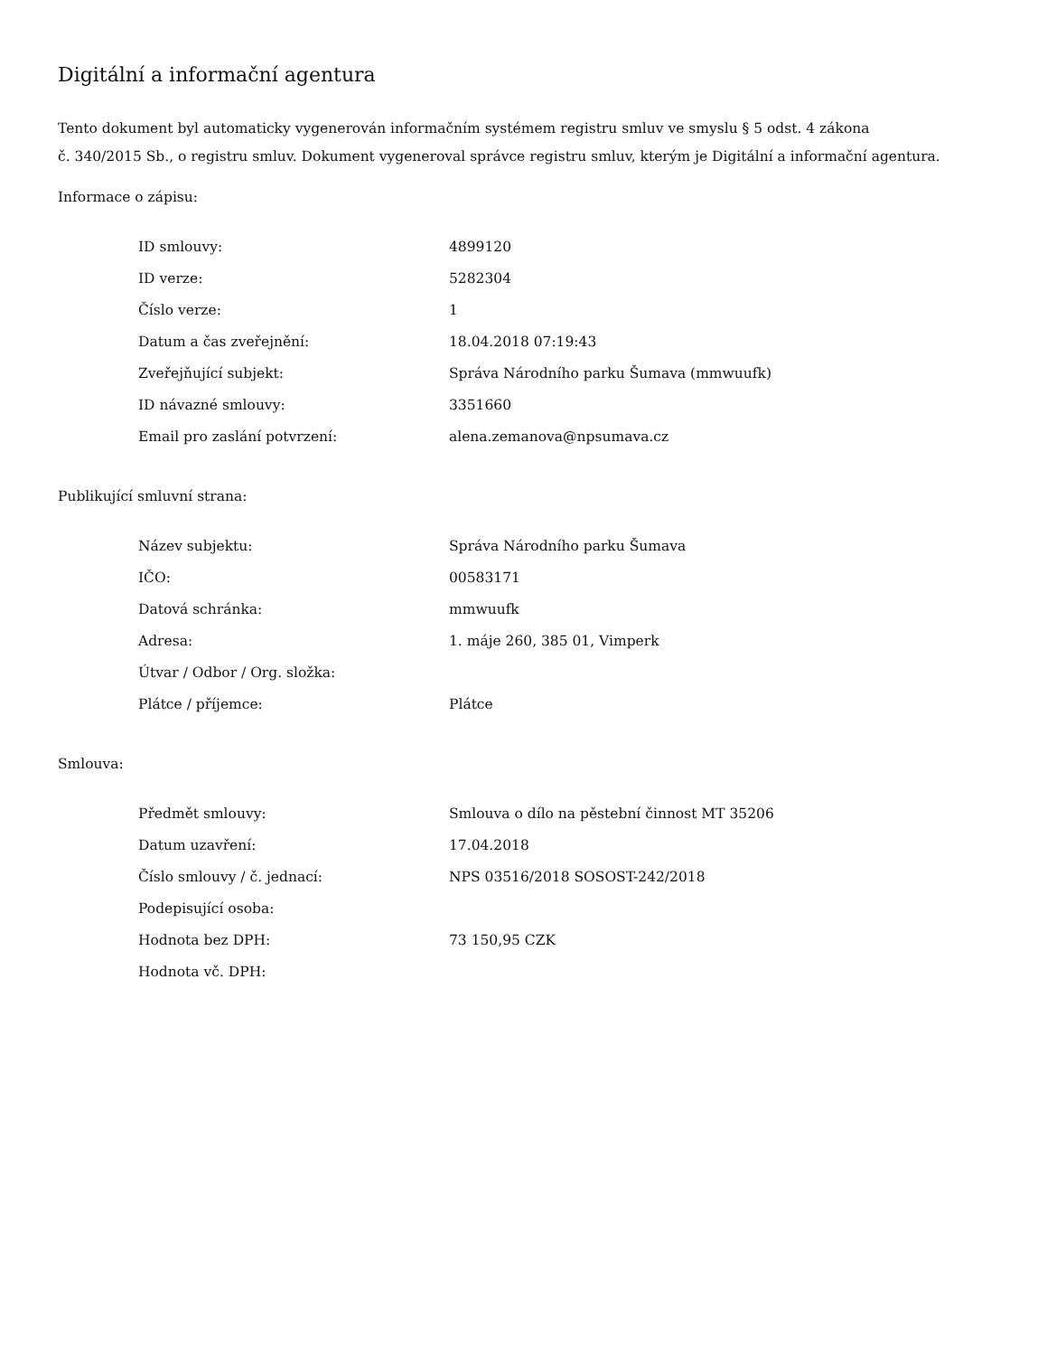Digitální a informační agentura
Tento dokument byl automaticky vygenerován informačním systémem registru smluv ve smyslu § 5 odst. 4 zákona
č. 340/2015 Sb., o registru smluv. Dokument vygeneroval správce registru smluv, kterým je Digitální a informační agentura.
Informace o zápisu:
| ID smlouvy: | 4899120 |
| ID verze: | 5282304 |
| Číslo verze: | 1 |
| Datum a čas zveřejnění: | 18.04.2018 07:19:43 |
| Zveřejňující subjekt: | Správa Národního parku Šumava (mmwuufk) |
| ID návazné smlouvy: | 3351660 |
| Email pro zaslání potvrzení: | alena.zemanova@npsumava.cz |
Publikující smluvní strana:
| Název subjektu: | Správa Národního parku Šumava |
| IČO: | 00583171 |
| Datová schránka: | mmwuufk |
| Adresa: | 1. máje 260, 385 01, Vimperk |
| Útvar / Odbor / Org. složka: | |
| Plátce / příjemce: | Plátce |
Smlouva:
| Předmět smlouvy: | Smlouva o dílo na pěstební činnost MT 35206 |
| Datum uzavření: | 17.04.2018 |
| Číslo smlouvy / č. jednací: | NPS 03516/2018 SOSOST-242/2018 |
| Podepisující osoba: | |
| Hodnota bez DPH: | 73 150,95 CZK |
| Hodnota vč. DPH: | |